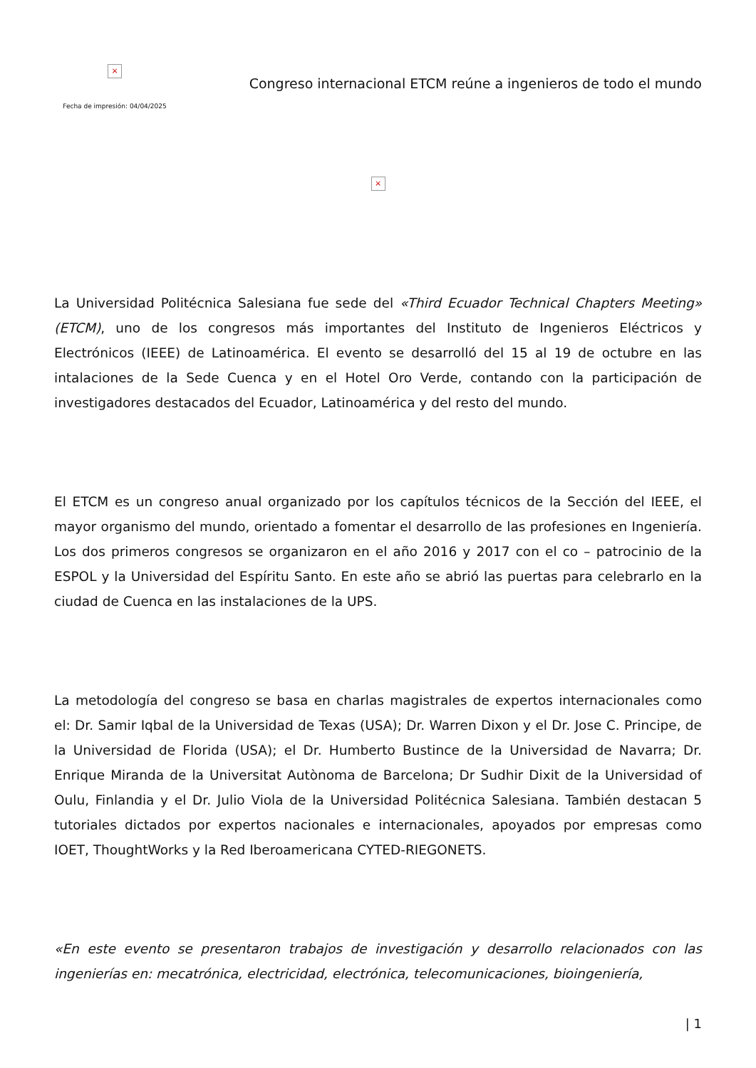×
Fecha de impresión: 04/04/2025
Congreso internacional ETCM reúne a ingenieros de todo el mundo
×
La Universidad Politécnica Salesiana fue sede del «Third Ecuador Technical Chapters Meeting» (ETCM), uno de los congresos más importantes del Instituto de Ingenieros Eléctricos y Electrónicos (IEEE) de Latinoamérica. El evento se desarrolló del 15 al 19 de octubre en las intalaciones de la Sede Cuenca y en el Hotel Oro Verde, contando con la participación de investigadores destacados del Ecuador, Latinoamérica y del resto del mundo.
El ETCM es un congreso anual organizado por los capítulos técnicos de la Sección del IEEE, el mayor organismo del mundo, orientado a fomentar el desarrollo de las profesiones en Ingeniería. Los dos primeros congresos se organizaron en el año 2016 y 2017 con el co – patrocinio de la ESPOL y la Universidad del Espíritu Santo. En este año se abrió las puertas para celebrarlo en la ciudad de Cuenca en las instalaciones de la UPS.
La metodología del congreso se basa en charlas magistrales de expertos internacionales como el: Dr. Samir Iqbal de la Universidad de Texas (USA); Dr. Warren Dixon y el Dr. Jose C. Principe, de la Universidad de Florida (USA); el Dr. Humberto Bustince de la Universidad de Navarra; Dr. Enrique Miranda de la Universitat Autònoma de Barcelona; Dr Sudhir Dixit de la Universidad of Oulu, Finlandia y el Dr. Julio Viola de la Universidad Politécnica Salesiana. También destacan 5 tutoriales dictados por expertos nacionales e internacionales, apoyados por empresas como IOET, ThoughtWorks y la Red Iberoamericana CYTED-RIEGONETS.
«En este evento se presentaron trabajos de investigación y desarrollo relacionados con las ingenierías en: mecatrónica, electricidad, electrónica, telecomunicaciones, bioingeniería,
| 1